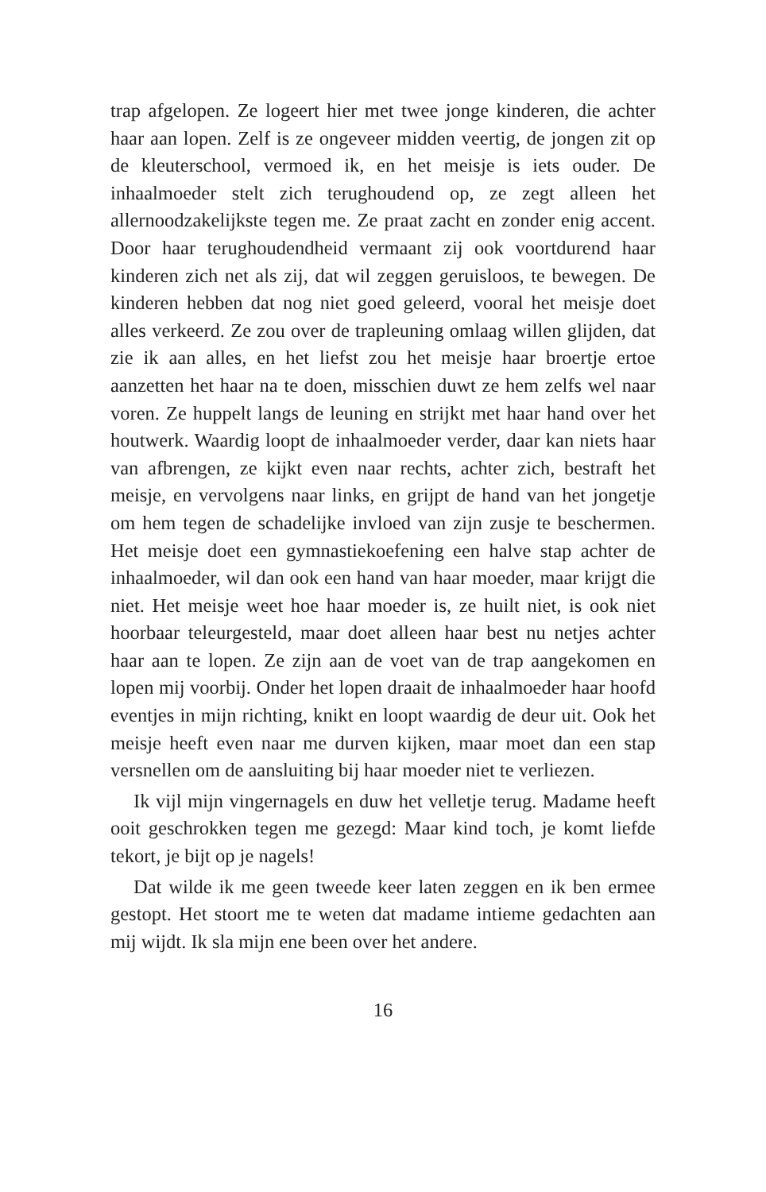trap afgelopen. Ze logeert hier met twee jonge kinderen, die achter haar aan lopen. Zelf is ze ongeveer midden veertig, de jongen zit op de kleuterschool, vermoed ik, en het meisje is iets ouder. De inhaalmoeder stelt zich terughoudend op, ze zegt alleen het allernoodzakelijkste tegen me. Ze praat zacht en zonder enig accent. Door haar terughoudendheid vermaant zij ook voortdurend haar kinderen zich net als zij, dat wil zeggen geruisloos, te bewegen. De kinderen hebben dat nog niet goed geleerd, vooral het meisje doet alles verkeerd. Ze zou over de trapleuning omlaag willen glijden, dat zie ik aan alles, en het liefst zou het meisje haar broertje ertoe aanzetten het haar na te doen, misschien duwt ze hem zelfs wel naar voren. Ze huppelt langs de leuning en strijkt met haar hand over het houtwerk. Waardig loopt de inhaalmoeder verder, daar kan niets haar van afbrengen, ze kijkt even naar rechts, achter zich, bestraft het meisje, en vervolgens naar links, en grijpt de hand van het jongetje om hem tegen de schadelijke invloed van zijn zusje te beschermen. Het meisje doet een gymnastiekoefening een halve stap achter de inhaalmoeder, wil dan ook een hand van haar moeder, maar krijgt die niet. Het meisje weet hoe haar moeder is, ze huilt niet, is ook niet hoorbaar teleurgesteld, maar doet alleen haar best nu netjes achter haar aan te lopen. Ze zijn aan de voet van de trap aangekomen en lopen mij voorbij. Onder het lopen draait de inhaalmoeder haar hoofd eventjes in mijn richting, knikt en loopt waardig de deur uit. Ook het meisje heeft even naar me durven kijken, maar moet dan een stap versnellen om de aansluiting bij haar moeder niet te verliezen.
Ik vijl mijn vingernagels en duw het velletje terug. Madame heeft ooit geschrokken tegen me gezegd: Maar kind toch, je komt liefde tekort, je bijt op je nagels!
Dat wilde ik me geen tweede keer laten zeggen en ik ben ermee gestopt. Het stoort me te weten dat madame intieme gedachten aan mij wijdt. Ik sla mijn ene been over het andere.
16